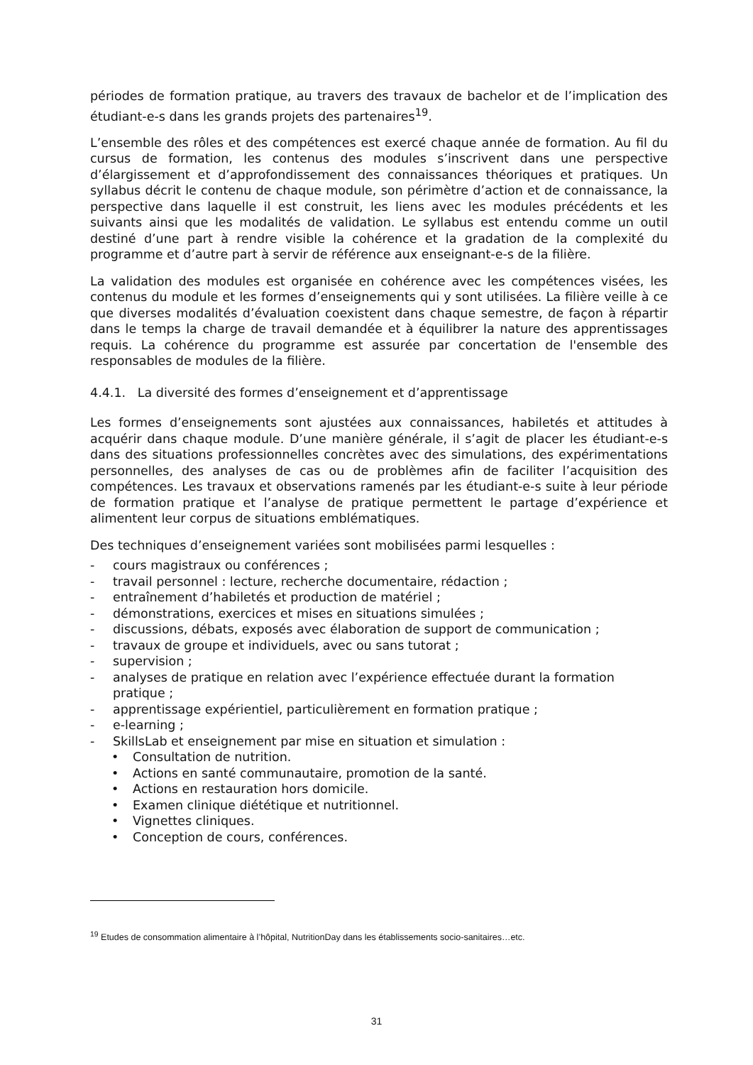périodes de formation pratique, au travers des travaux de bachelor et de l’implication des étudiant-e-s dans les grands projets des partenaires<sup>19</sup>.
L’ensemble des rôles et des compétences est exercé chaque année de formation. Au fil du cursus de formation, les contenus des modules s’inscrivent dans une perspective d’élargissement et d’approfondissement des connaissances théoriques et pratiques. Un syllabus décrit le contenu de chaque module, son périmètre d’action et de connaissance, la perspective dans laquelle il est construit, les liens avec les modules précédents et les suivants ainsi que les modalités de validation. Le syllabus est entendu comme un outil destiné d’une part à rendre visible la cohérence et la gradation de la complexité du programme et d’autre part à servir de référence aux enseignant-e-s de la filière.
La validation des modules est organisée en cohérence avec les compétences visées, les contenus du module et les formes d’enseignements qui y sont utilisées. La filière veille à ce que diverses modalités d’évaluation coexistent dans chaque semestre, de façon à répartir dans le temps la charge de travail demandée et à équilibrer la nature des apprentissages requis. La cohérence du programme est assurée par concertation de l'ensemble des responsables de modules de la filière.
4.4.1. La diversité des formes d’enseignement et d’apprentissage
Les formes d’enseignements sont ajustées aux connaissances, habiletés et attitudes à acquérir dans chaque module. D’une manière générale, il s’agit de placer les étudiant-e-s dans des situations professionnelles concrètes avec des simulations, des expérimentations personnelles, des analyses de cas ou de problèmes afin de faciliter l’acquisition des compétences. Les travaux et observations ramenés par les étudiant-e-s suite à leur période de formation pratique et l’analyse de pratique permettent le partage d’expérience et alimentent leur corpus de situations emblématiques.
Des techniques d’enseignement variées sont mobilisées parmi lesquelles :
- cours magistraux ou conférences ;
- travail personnel : lecture, recherche documentaire, rédaction ;
- entraînement d’habiletés et production de matériel ;
- démonstrations, exercices et mises en situations simulées ;
- discussions, débats, exposés avec élaboration de support de communication ;
- travaux de groupe et individuels, avec ou sans tutorat ;
- supervision ;
- analyses de pratique en relation avec l’expérience effectuée durant la formation pratique ;
- apprentissage expérientiel, particulièrement en formation pratique ;
- e-learning ;
- SkillsLab et enseignement par mise en situation et simulation :
• Consultation de nutrition.
• Actions en santé communautaire, promotion de la santé.
• Actions en restauration hors domicile.
• Examen clinique diététique et nutritionnel.
• Vignettes cliniques.
• Conception de cours, conférences.
<sup>19</sup> Etudes de consommation alimentaire à l’hôpital, NutritionDay dans les établissements socio-sanitaires…etc.
31